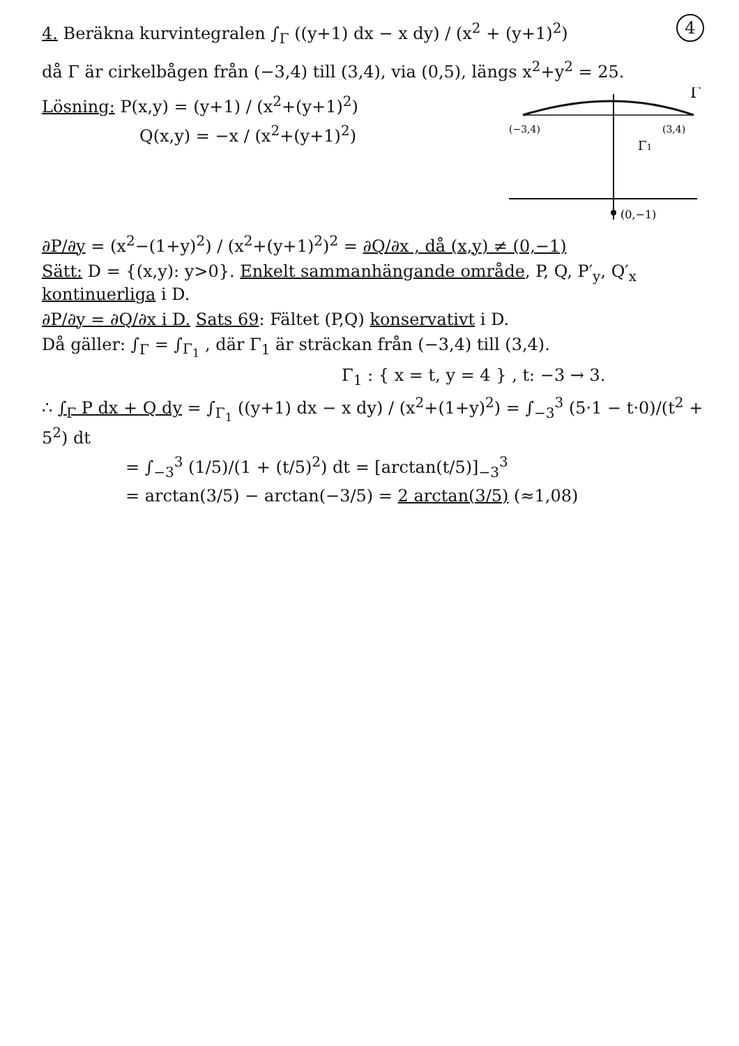4. Beräkna kurvintegralen ∫<sub>Γ</sub> ((y+1) dx − x dy) / (x<sup>2</sup> + (y+1)<sup>2</sup>)
4
då Γ är cirkelbågen från (−3,4) till (3,4), via (0,5), längs x<sup>2</sup>+y<sup>2</sup> = 25.
Lösning: P(x,y) = (y+1) / (x<sup>2</sup>+(y+1)<sup>2</sup>)
Q(x,y) = −x / (x<sup>2</sup>+(y+1)<sup>2</sup>)
(−3,4)
(3,4)
Γ
Γ1
(0,−1)
∂P/∂y = (x<sup>2</sup>−(1+y)<sup>2</sup>) / (x<sup>2</sup>+(y+1)<sup>2</sup>)<sup>2</sup> = ∂Q/∂x , då (x,y) ≠ (0,−1)
Sätt: D = {(x,y): y>0}. Enkelt sammanhängande område, P, Q, P′<sub>y</sub>, Q′<sub>x</sub> kontinuerliga i D.
∂P/∂y = ∂Q/∂x i D. Sats 69: Fältet (P,Q) konservativt i D.
Då gäller: ∫<sub>Γ</sub> = ∫<sub>Γ<sub>1</sub></sub> , där Γ<sub>1</sub> är sträckan från (−3,4) till (3,4).
Γ<sub>1</sub> : { x = t, y = 4 } , t: −3 → 3.
∴ ∫<sub>Γ</sub> P dx + Q dy = ∫<sub>Γ<sub>1</sub></sub> ((y+1) dx − x dy) / (x<sup>2</sup>+(1+y)<sup>2</sup>) = ∫<sub>−3</sub><sup>3</sup> (5·1 − t·0)/(t<sup>2</sup> + 5<sup>2</sup>) dt
= ∫<sub>−3</sub><sup>3</sup> (1/5)/(1 + (t/5)<sup>2</sup>) dt = [arctan(t/5)]<sub>−3</sub><sup>3</sup>
= arctan(3/5) − arctan(−3/5) = 2 arctan(3/5) (≈1,08)